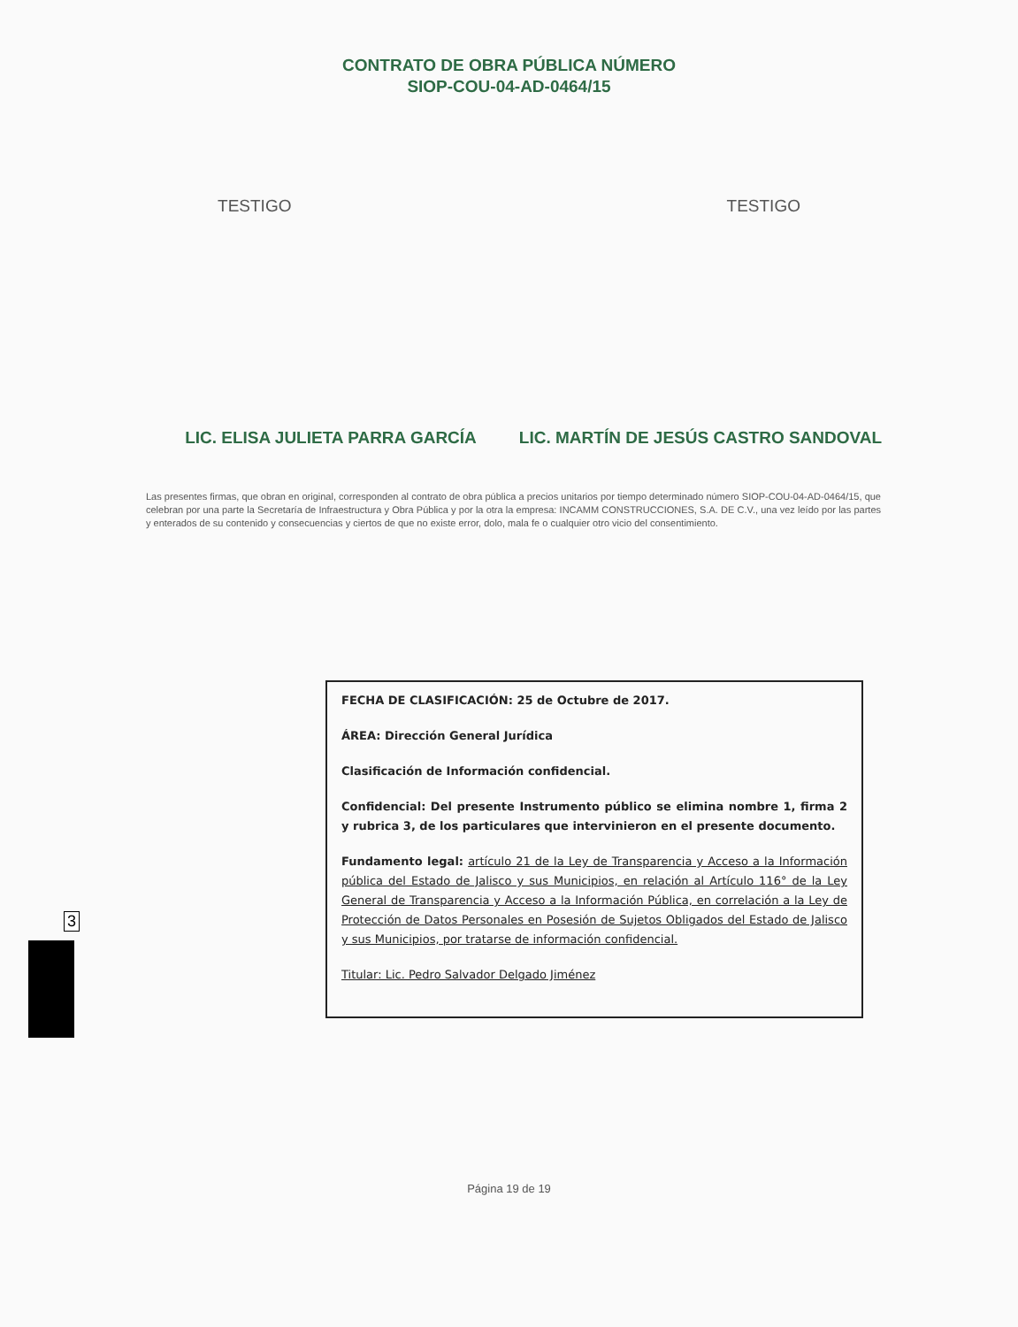CONTRATO DE OBRA PÚBLICA NÚMERO
SIOP-COU-04-AD-0464/15
TESTIGO TESTIGO
LIC. ELISA JULIETA PARRA GARCÍA
LIC. MARTÍN DE JESÚS CASTRO SANDOVAL
Las presentes firmas, que obran en original, corresponden al contrato de obra pública a precios unitarios por tiempo determinado número SIOP-COU-04-AD-0464/15, que celebran por una parte la Secretaría de Infraestructura y Obra Pública y por la otra la empresa: INCAMM CONSTRUCCIONES, S.A. DE C.V., una vez leído por las partes y enterados de su contenido y consecuencias y ciertos de que no existe error, dolo, mala fe o cualquier otro vicio del consentimiento.
FECHA DE CLASIFICACIÓN: 25 de Octubre de 2017.
ÁREA: Dirección General Jurídica
Clasificación de Información confidencial.
Confidencial: Del presente Instrumento público se elimina nombre 1, firma 2 y rubrica 3, de los particulares que intervinieron en el presente documento.
Fundamento legal: artículo 21 de la Ley de Transparencia y Acceso a la Información pública del Estado de Jalisco y sus Municipios, en relación al Artículo 116° de la Ley General de Transparencia y Acceso a la Información Pública, en correlación a la Ley de Protección de Datos Personales en Posesión de Sujetos Obligados del Estado de Jalisco y sus Municipios, por tratarse de información confidencial.
Titular: Lic. Pedro Salvador Delgado Jiménez
Página 19 de 19
3